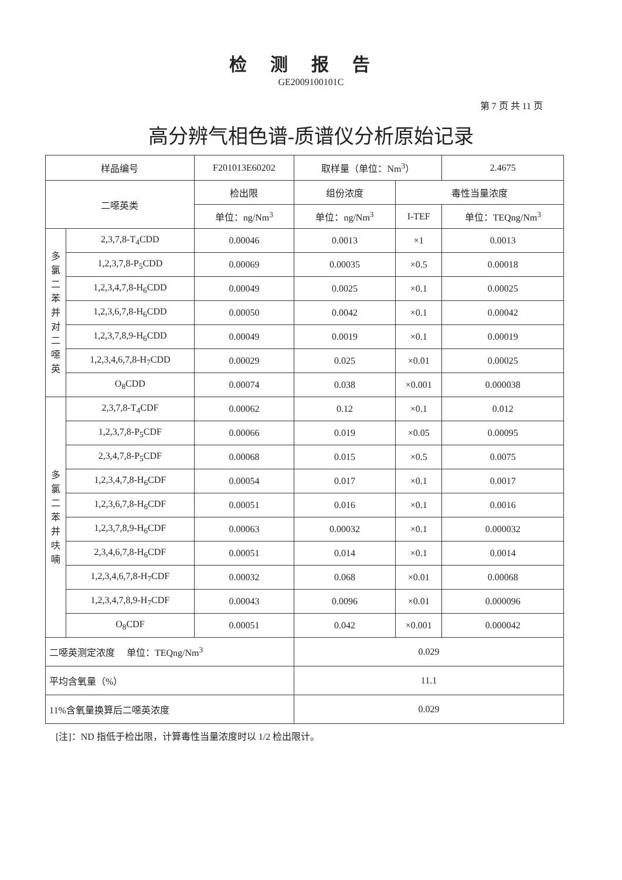检测报告
GE2009100101C
第 7 页 共 11 页
高分辨气相色谱-质谱仪分析原始记录
| 样品编号 | | F201013E60202 | | 取样量（单位：Nm<sup>3</sup>） | | 2.4675 |
| 二噁英类 | | | 检出限 | 组份浓度 | 毒性当量浓度 | |
| | | | 单位：ng/Nm<sup>3</sup> | 单位：ng/Nm<sup>3</sup> | I-TEF | 单位：TEQng/Nm<sup>3</sup> |
| 多 氯 二 苯 并 对 二 噁 英 | 2,3,7,8-T<sub>4</sub>CDD | | 0.00046 | 0.0013 | ×1 | 0.0013 |
| | 1,2,3,7,8-P<sub>5</sub>CDD | | 0.00069 | 0.00035 | ×0.5 | 0.00018 |
| | 1,2,3,4,7,8-H<sub>6</sub>CDD | | 0.00049 | 0.0025 | ×0.1 | 0.00025 |
| | 1,2,3,6,7,8-H<sub>6</sub>CDD | | 0.00050 | 0.0042 | ×0.1 | 0.00042 |
| | 1,2,3,7,8,9-H<sub>6</sub>CDD | | 0.00049 | 0.0019 | ×0.1 | 0.00019 |
| | 1,2,3,4,6,7,8-H<sub>7</sub>CDD | | 0.00029 | 0.025 | ×0.01 | 0.00025 |
| | O<sub>8</sub>CDD | | 0.00074 | 0.038 | ×0.001 | 0.000038 |
| 多 氯 二 苯 并 呋 喃 | 2,3,7,8-T<sub>4</sub>CDF | | 0.00062 | 0.12 | ×0.1 | 0.012 |
| | 1,2,3,7,8-P<sub>5</sub>CDF | | 0.00066 | 0.019 | ×0.05 | 0.00095 |
| | 2,3,4,7,8-P<sub>5</sub>CDF | | 0.00068 | 0.015 | ×0.5 | 0.0075 |
| | 1,2,3,4,7,8-H<sub>6</sub>CDF | | 0.00054 | 0.017 | ×0.1 | 0.0017 |
| | 1,2,3,6,7,8-H<sub>6</sub>CDF | | 0.00051 | 0.016 | ×0.1 | 0.0016 |
| | 1,2,3,7,8,9-H<sub>6</sub>CDF | | 0.00063 | 0.00032 | ×0.1 | 0.000032 |
| | 2,3,4,6,7,8-H<sub>6</sub>CDF | | 0.00051 | 0.014 | ×0.1 | 0.0014 |
| | 1,2,3,4,6,7,8-H<sub>7</sub>CDF | | 0.00032 | 0.068 | ×0.01 | 0.00068 |
| | 1,2,3,4,7,8,9-H<sub>7</sub>CDF | | 0.00043 | 0.0096 | ×0.01 | 0.000096 |
| | O<sub>8</sub>CDF | | 0.00051 | 0.042 | ×0.001 | 0.000042 |
| 二噁英测定浓度 单位：TEQng/Nm<sup>3</sup> | | | | 0.029 | | |
| 平均含氧量（%） | | | | 11.1 | | |
| 11%含氧量换算后二噁英浓度 | | | | 0.029 | | |
[注]：ND 指低于检出限，计算毒性当量浓度时以 1/2 检出限计。